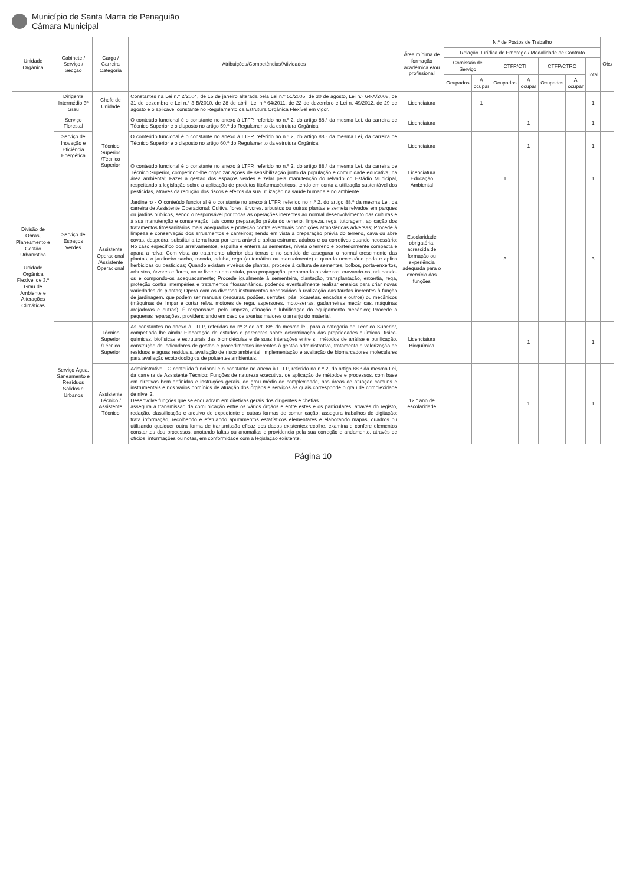Município de Santa Marta de Penaguião
Câmara Municipal
| Unidade Orgânica | Gabinete / Serviço / Secção | Cargo / Carreira Categoria | Atribuições/Competências/Atividades | Área mínima de formação académica e/ou profissional | N.º de Postos de Trabalho | | | | | | | Obs |
| --- | --- | --- | --- | --- | --- | --- | --- | --- | --- | --- | --- | --- |
| | | | | | Relação Jurídica de Emprego / Modalidade de Contrato | | | | | | | |
| | | | | | Comissão de Serviço | | CTFP/CTI | | CTFP/CTRC | | Total | |
| | | | | | Ocupados | A ocupar | Ocupados | A ocupar | Ocupados | A ocupar | | |
| Divisão de Obras, Planeamento e Gestão Urbanística Unidade Orgânica Flexível de 3.º Grau de Ambiente e Alterações Climáticas | Dirigente Intermédio 3º Grau | Chefe de Unidade | Constantes na Lei n.º 2/2004, de 15 de janeiro alterada pela Lei n.º 51/2005, de 30 de agosto, Lei n.º 64-A/2008, de 31 de dezembro e Lei n.º 3-B/2010, de 28 de abril, Lei n.º 64/2011, de 22 de dezembro e Lei n. 49/2012, de 29 de agosto e o aplicável constante no Regulamento da Estrutura Orgânica Flexível em vigor. | Licenciatura | | 1 | | | | | 1 | |
| | Serviço Florestal | Técnico Superior /Técnico Superior | O conteúdo funcional é o constante no anexo à LTFP, referido no n.º 2, do artigo 88.º da mesma Lei, da carreira de Técnico Superior e o disposto no artigo 59.º do Regulamento da estrutura Orgânica | Licenciatura | | | | 1 | | | 1 | |
| | Serviço de Inovação e Eficiência Energética | | O conteúdo funcional é o constante no anexo à LTFP, referido no n.º 2, do artigo 88.º da mesma Lei, da carreira de Técnico Superior e o disposto no artigo 60.º do Regulamento da estrutura Orgânica | Licenciatura | | | | 1 | | | 1 | |
| | Serviço de Espaços Verdes | | O conteúdo funcional é o constante no anexo à LTFP, referido no n.º 2, do artigo 88.º da mesma Lei, da carreira de Técnico Superior, competindo-lhe organizar ações de sensibilização junto da população e comunidade educativa, na área ambiental; Fazer a gestão dos espaços verdes e zelar pela manutenção do relvado do Estádio Municipal, respeitando a legislação sobre a aplicação de produtos fitofarmacêuticos, tendo em conta a utilização sustentável dos pesticidas, através da redução dos riscos e efeitos da sua utilização na saúde humana e no ambiente. | Licenciatura Educação Ambiental | | | 1 | | | | 1 | |
| | | Assistente Operacional /Assistente Operacional | Jardineiro - O conteúdo funcional é o constante no anexo à LTFP, referido no n.º 2, do artigo 88.º da mesma Lei, da carreira de Assistente Operacional; Cultiva flores, árvores, arbustos ou outras plantas e semeia relvados em parques ou jardins públicos, sendo o responsável por todas as operações inerentes ao normal desenvolvimento das culturas e à sua manutenção e conservação, tais como preparação prévia do terreno, limpeza, rega, tutoragem, aplicação dos tratamentos fitossanitários mais adequados e proteção contra eventuais condições atmosféricas adversas; Procede à limpeza e conservação dos arruamentos e canteiros; Tendo em vista a preparação prévia do terreno, cava ou abre covas, despedra, substitui a terra fraca por terra arável e aplica estrume, adubos e ou corretivos quando necessário; No caso específico dos arrelvamentos, espalha e enterra as sementes, nivela o terreno e posteriormente compacta e apara a relva; Com vista ao tratamento ulterior das terras e no sentido de assegurar o normal crescimento das plantas, o jardineiro sacha, monda, aduba, rega (automática ou manualmente) e quando necessário poda e aplica herbicidas ou pesticidas; Quando existam viveiros de plantas, procede à cultura de sementes, bolbos, porta-enxertos, arbustos, árvores e flores, ao ar livre ou em estufa, para propagação, preparando os viveiros, cravando-os, adubando-os e compondo-os adequadamente; Procede igualmente à sementeira, plantação, transplantação, enxertia, rega, proteção contra intempéries e tratamentos fitossanitários, podendo eventualmente realizar ensaios para criar novas variedades de plantas; Opera com os diversos instrumentos necessários à realização das tarefas inerentes à função de jardinagem, que podem ser manuais (tesouras, podões, serrotes, pás, picaretas, enxadas e outros) ou mecânicos (máquinas de limpar e cortar relva, motores de rega, aspersores, moto-serras, gadanheiras mecânicas, máquinas arejadoras e outras); É responsável pela limpeza, afinação e lubrificação do equipamento mecânico; Procede a pequenas reparações, providenciando em caso de avarias maiores o arranjo do material. | Escolaridade obrigatória, acrescida de formação ou experiência adequada para o exercício das funções | | | 3 | | | | 3 | |
| | Serviço Água, Saneamento e Resíduos Sólidos e Urbanos | Técnico Superior /Técnico Superior | As constantes no anexo à LTFP, referidas no nº 2 do art. 88º da mesma lei, para a categoria de Técnico Superior, competindo lhe ainda: Elaboração de estudos e pareceres sobre determinação das propriedades químicas, físico-químicas, biofísicas e estruturais das biomoléculas e de suas interações entre si; métodos de análise e purificação, construção de indicadores de gestão e procedimentos inerentes à gestão administrativa, tratamento e valorização de resíduos e águas residuais, avaliação de risco ambiental, implementação e avaliação de biomarcadores moleculares para avaliação ecotoxicológica de poluentes ambientais. | Licenciatura Bioquímica | | | | 1 | | | 1 | |
| | | Assistente Técnico / Assistente Técnico | Administrativo - O conteúdo funcional é o constante no anexo à LTFP, referido no n.º 2, do artigo 88.º da mesma Lei, da carreira de Assistente Técnico: Funções de natureza executiva, de aplicação de métodos e processos, com base em diretivas bem definidas e instruções gerais, de grau médio de complexidade, nas áreas de atuação comuns e instrumentais e nos vários domínios de atuação dos órgãos e serviços às quais corresponde o grau de complexidade de nível 2. Desenvolve funções que se enquadram em diretivas gerais dos dirigentes e chefias assegura a transmissão da comunicação entre os vários órgãos e entre estes e os particulares, através do registo, redação, classificação e arquivo de expediente e outras formas de comunicação; assegura trabalhos de digitação; trata informação, recolhendo e efetuando apuramentos estatísticos elementares e elaborando mapas, quadros ou utilizando qualquer outra forma de transmissão eficaz dos dados existentes;recolhe, examina e confere elementos constantes dos processos, anotando faltas ou anomalias e providencia pela sua correção e andamento, através de ofícios, informações ou notas, em conformidade com a legislação existente. | 12.º ano de escolaridade | | | | 1 | | | 1 | |
Página 10